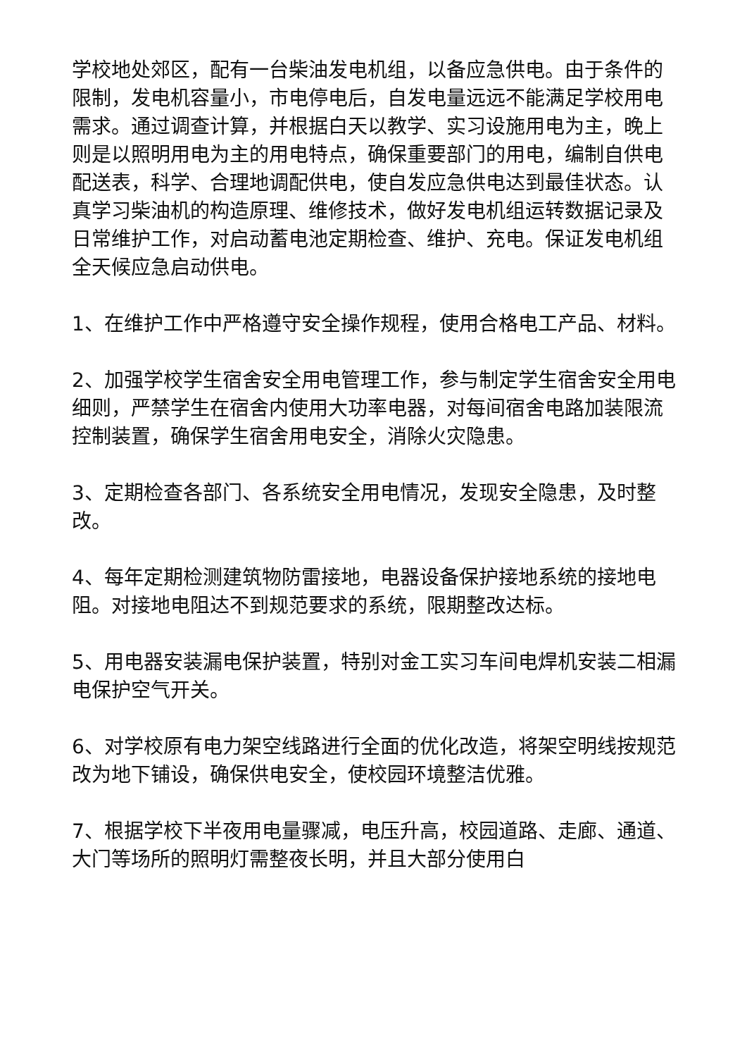学校地处郊区，配有一台柴油发电机组，以备应急供电。由于条件的限制，发电机容量小，市电停电后，自发电量远远不能满足学校用电需求。通过调查计算，并根据白天以教学、实习设施用电为主，晚上则是以照明用电为主的用电特点，确保重要部门的用电，编制自供电配送表，科学、合理地调配供电，使自发应急供电达到最佳状态。认真学习柴油机的构造原理、维修技术，做好发电机组运转数据记录及日常维护工作，对启动蓄电池定期检查、维护、充电。保证发电机组全天候应急启动供电。
1、在维护工作中严格遵守安全操作规程，使用合格电工产品、材料。
2、加强学校学生宿舍安全用电管理工作，参与制定学生宿舍安全用电细则，严禁学生在宿舍内使用大功率电器，对每间宿舍电路加装限流控制装置，确保学生宿舍用电安全，消除火灾隐患。
3、定期检查各部门、各系统安全用电情况，发现安全隐患，及时整改。
4、每年定期检测建筑物防雷接地，电器设备保护接地系统的接地电阻。对接地电阻达不到规范要求的系统，限期整改达标。
5、用电器安装漏电保护装置，特别对金工实习车间电焊机安装二相漏电保护空气开关。
6、对学校原有电力架空线路进行全面的优化改造，将架空明线按规范改为地下铺设，确保供电安全，使校园环境整洁优雅。
7、根据学校下半夜用电量骤减，电压升高，校园道路、走廊、通道、大门等场所的照明灯需整夜长明，并且大部分使用白